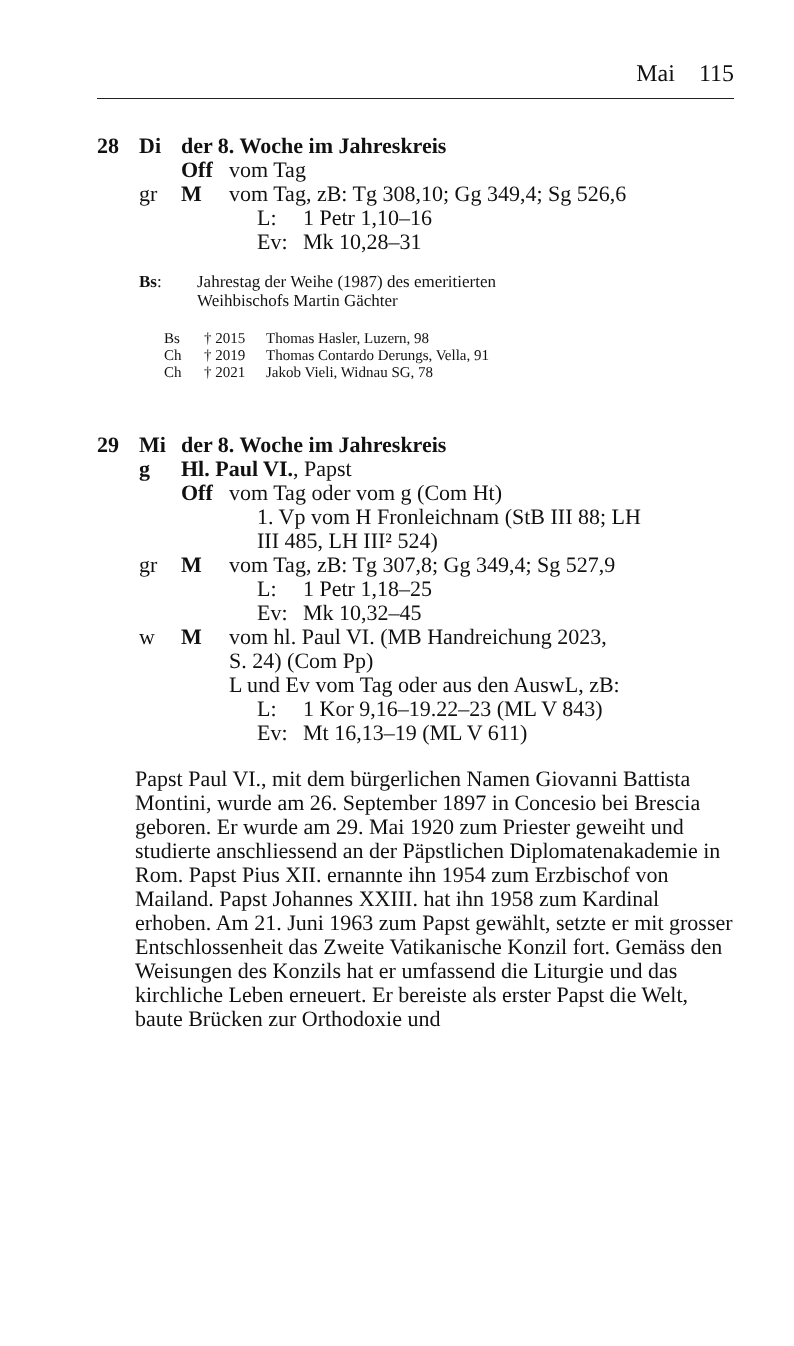Mai 115
28 Di der 8. Woche im Jahreskreis
Off vom Tag
gr M vom Tag, zB: Tg 308,10; Gg 349,4; Sg 526,6
L: 1 Petr 1,10–16
Ev: Mk 10,28–31
Bs: Jahrestag der Weihe (1987) des emeritierten
Weihbischofs Martin Gächter
Bs † 2015 Thomas Hasler, Luzern, 98
Ch † 2019 Thomas Contardo Derungs, Vella, 91
Ch † 2021 Jakob Vieli, Widnau SG, 78
29 Mi der 8. Woche im Jahreskreis
g Hl. Paul VI., Papst
Off vom Tag oder vom g (Com Ht)
1. Vp vom H Fronleichnam (StB III 88; LH
III 485, LH III² 524)
gr M vom Tag, zB: Tg 307,8; Gg 349,4; Sg 527,9
L: 1 Petr 1,18–25
Ev: Mk 10,32–45
w M vom hl. Paul VI. (MB Handreichung 2023,
S. 24) (Com Pp)
L und Ev vom Tag oder aus den AuswL, zB:
L: 1 Kor 9,16–19.22–23 (ML V 843)
Ev: Mt 16,13–19 (ML V 611)
Papst Paul VI., mit dem bürgerlichen Namen Giovanni Battista Montini, wurde am 26. September 1897 in Concesio bei Brescia geboren. Er wurde am 29. Mai 1920 zum Priester geweiht und studierte anschliessend an der Päpstlichen Diplomatenakademie in Rom. Papst Pius XII. ernannte ihn 1954 zum Erzbischof von Mailand. Papst Johannes XXIII. hat ihn 1958 zum Kardinal erhoben. Am 21. Juni 1963 zum Papst gewählt, setzte er mit grosser Entschlossenheit das Zweite Vatikanische Konzil fort. Gemäss den Weisungen des Konzils hat er umfassend die Liturgie und das kirchliche Leben erneuert. Er bereiste als erster Papst die Welt, baute Brücken zur Orthodoxie und